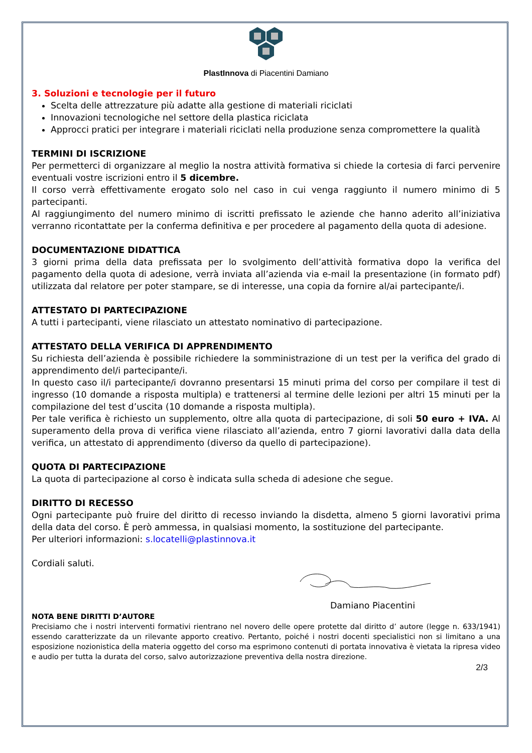PlastInnova di Piacentini Damiano
3. Soluzioni e tecnologie per il futuro
Scelta delle attrezzature più adatte alla gestione di materiali riciclati
Innovazioni tecnologiche nel settore della plastica riciclata
Approcci pratici per integrare i materiali riciclati nella produzione senza compromettere la qualità
TERMINI DI ISCRIZIONE
Per permetterci di organizzare al meglio la nostra attività formativa si chiede la cortesia di farci pervenire eventuali vostre iscrizioni entro il 5 dicembre.
Il corso verrà effettivamente erogato solo nel caso in cui venga raggiunto il numero minimo di 5 partecipanti.
Al raggiungimento del numero minimo di iscritti prefissato le aziende che hanno aderito all’iniziativa verranno ricontattate per la conferma definitiva e per procedere al pagamento della quota di adesione.
DOCUMENTAZIONE DIDATTICA
3 giorni prima della data prefissata per lo svolgimento dell’attività formativa dopo la verifica del pagamento della quota di adesione, verrà inviata all’azienda via e-mail la presentazione (in formato pdf) utilizzata dal relatore per poter stampare, se di interesse, una copia da fornire al/ai partecipante/i.
ATTESTATO DI PARTECIPAZIONE
A tutti i partecipanti, viene rilasciato un attestato nominativo di partecipazione.
ATTESTATO DELLA VERIFICA DI APPRENDIMENTO
Su richiesta dell’azienda è possibile richiedere la somministrazione di un test per la verifica del grado di apprendimento del/i partecipante/i.
In questo caso il/i partecipante/i dovranno presentarsi 15 minuti prima del corso per compilare il test di ingresso (10 domande a risposta multipla) e trattenersi al termine delle lezioni per altri 15 minuti per la compilazione del test d’uscita (10 domande a risposta multipla).
Per tale verifica è richiesto un supplemento, oltre alla quota di partecipazione, di soli 50 euro + IVA. Al superamento della prova di verifica viene rilasciato all’azienda, entro 7 giorni lavorativi dalla data della verifica, un attestato di apprendimento (diverso da quello di partecipazione).
QUOTA DI PARTECIPAZIONE
La quota di partecipazione al corso è indicata sulla scheda di adesione che segue.
DIRITTO DI RECESSO
Ogni partecipante può fruire del diritto di recesso inviando la disdetta, almeno 5 giorni lavorativi prima della data del corso. È però ammessa, in qualsiasi momento, la sostituzione del partecipante.
Per ulteriori informazioni: s.locatelli@plastinnova.it
Cordiali saluti.
Damiano Piacentini
NOTA BENE DIRITTI D’AUTORE
Precisiamo che i nostri interventi formativi rientrano nel novero delle opere protette dal diritto d’ autore (legge n. 633/1941) essendo caratterizzate da un rilevante apporto creativo. Pertanto, poiché i nostri docenti specialistici non si limitano a una esposizione nozionistica della materia oggetto del corso ma esprimono contenuti di portata innovativa è vietata la ripresa video e audio per tutta la durata del corso, salvo autorizzazione preventiva della nostra direzione.
2/3